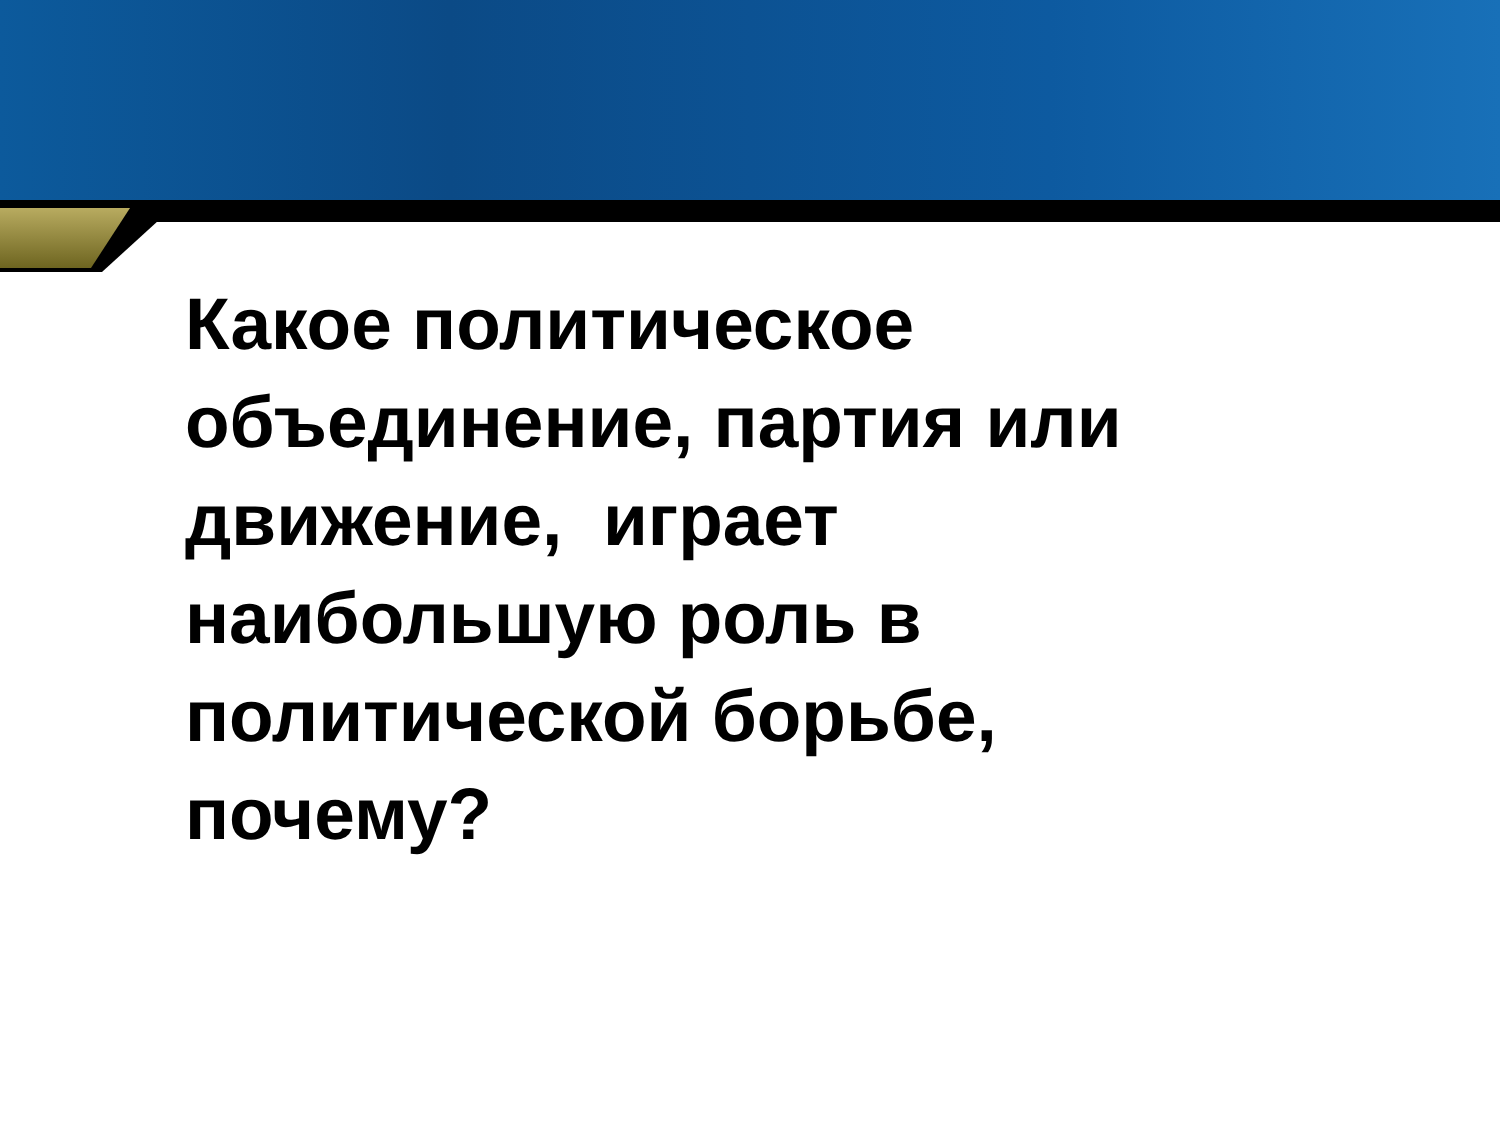Какое политическое
объединение, партия или
движение, играет
наибольшую роль в
политической борьбе,
почему?